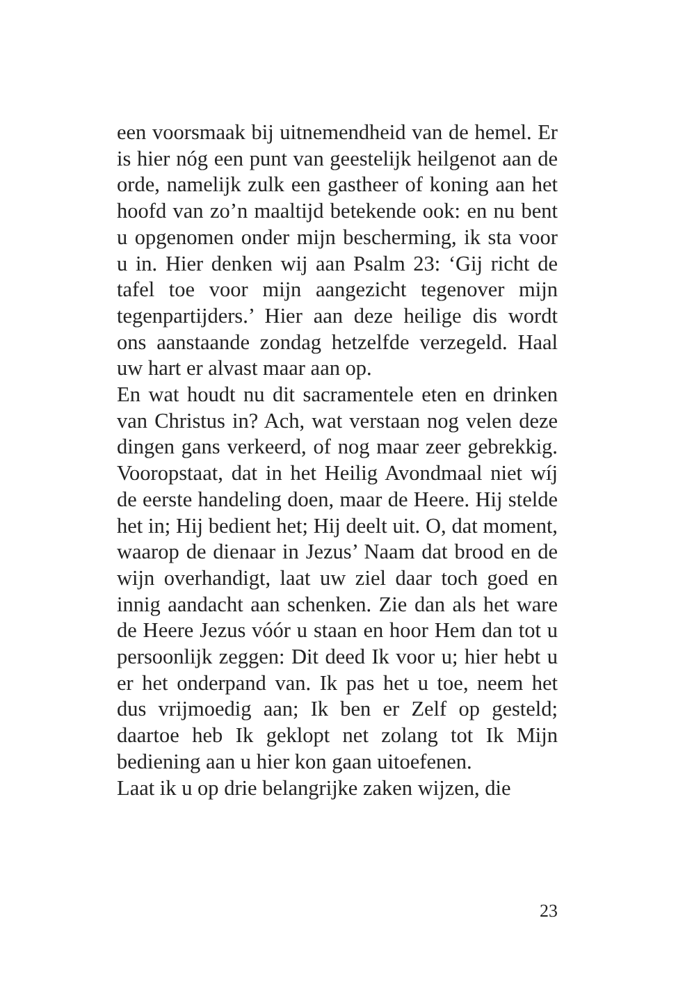een voorsmaak bij uitnemendheid van de hemel. Er is hier nóg een punt van geestelijk heilgenot aan de orde, namelijk zulk een gastheer of koning aan het hoofd van zo’n maaltijd betekende ook: en nu bent u opgenomen onder mijn bescherming, ik sta voor u in. Hier denken wij aan Psalm 23: ‘Gij richt de tafel toe voor mijn aangezicht tegenover mijn tegenpartijders.’ Hier aan deze heilige dis wordt ons aanstaande zondag hetzelfde verzegeld. Haal uw hart er alvast maar aan op.
En wat houdt nu dit sacramentele eten en drinken van Christus in? Ach, wat verstaan nog velen deze dingen gans verkeerd, of nog maar zeer gebrekkig. Vooropstaat, dat in het Heilig Avondmaal niet wíj de eerste handeling doen, maar de Heere. Hij stelde het in; Hij bedient het; Hij deelt uit. O, dat moment, waarop de dienaar in Jezus’ Naam dat brood en de wijn overhandigt, laat uw ziel daar toch goed en innig aandacht aan schenken. Zie dan als het ware de Heere Jezus vóór u staan en hoor Hem dan tot u persoonlijk zeggen: Dit deed Ik voor u; hier hebt u er het onderpand van. Ik pas het u toe, neem het dus vrijmoedig aan; Ik ben er Zelf op gesteld; daartoe heb Ik geklopt net zolang tot Ik Mijn bediening aan u hier kon gaan uitoefenen.
Laat ik u op drie belangrijke zaken wijzen, die
23